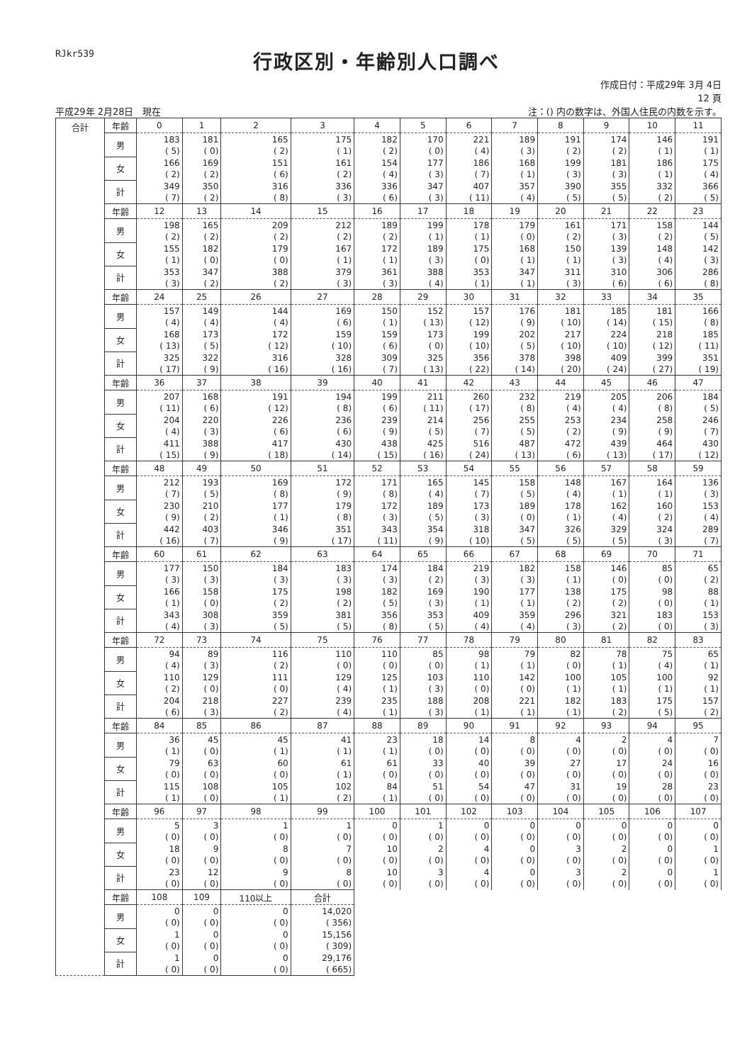RJkr539
行政区別・年齢別人口調べ
作成日付：平成29年 3月 4日
12 頁
平成29年 2月28日　現在 注：() 内の数字は、外国人住民の内数を示す。
| 合計 | 年齢 | 0 | 1 | 2 | 3 | 4 | 5 | 6 | 7 | 8 | 9 | 10 | 11 |
| --- | --- | --- | --- | --- | --- | --- | --- | --- | --- | --- | --- | --- | --- |
| | 男 | 183 ( 5) | 181 ( 0) | 165 ( 2) | 175 ( 1) | 182 ( 2) | 170 ( 0) | 221 ( 4) | 189 ( 3) | 191 ( 2) | 174 ( 2) | 146 ( 1) | 191 ( 1) |
| | 女 | 166 ( 2) | 169 ( 2) | 151 ( 6) | 161 ( 2) | 154 ( 4) | 177 ( 3) | 186 ( 7) | 168 ( 1) | 199 ( 3) | 181 ( 3) | 186 ( 1) | 175 ( 4) |
| | 計 | 349 ( 7) | 350 ( 2) | 316 ( 8) | 336 ( 3) | 336 ( 6) | 347 ( 3) | 407 ( 11) | 357 ( 4) | 390 ( 5) | 355 ( 5) | 332 ( 2) | 366 ( 5) |
| | 年齢 | 12 | 13 | 14 | 15 | 16 | 17 | 18 | 19 | 20 | 21 | 22 | 23 |
| | 男 | 198 ( 2) | 165 ( 2) | 209 ( 2) | 212 ( 2) | 189 ( 2) | 199 ( 1) | 178 ( 1) | 179 ( 0) | 161 ( 2) | 171 ( 3) | 158 ( 2) | 144 ( 5) |
| | 女 | 155 ( 1) | 182 ( 0) | 179 ( 0) | 167 ( 1) | 172 ( 1) | 189 ( 3) | 175 ( 0) | 168 ( 1) | 150 ( 1) | 139 ( 3) | 148 ( 4) | 142 ( 3) |
| | 計 | 353 ( 3) | 347 ( 2) | 388 ( 2) | 379 ( 3) | 361 ( 3) | 388 ( 4) | 353 ( 1) | 347 ( 1) | 311 ( 3) | 310 ( 6) | 306 ( 6) | 286 ( 8) |
| | 年齢 | 24 | 25 | 26 | 27 | 28 | 29 | 30 | 31 | 32 | 33 | 34 | 35 |
| | 男 | 157 ( 4) | 149 ( 4) | 144 ( 4) | 169 ( 6) | 150 ( 1) | 152 ( 13) | 157 ( 12) | 176 ( 9) | 181 ( 10) | 185 ( 14) | 181 ( 15) | 166 ( 8) |
| | 女 | 168 ( 13) | 173 ( 5) | 172 ( 12) | 159 ( 10) | 159 ( 6) | 173 ( 0) | 199 ( 10) | 202 ( 5) | 217 ( 10) | 224 ( 10) | 218 ( 12) | 185 ( 11) |
| | 計 | 325 ( 17) | 322 ( 9) | 316 ( 16) | 328 ( 16) | 309 ( 7) | 325 ( 13) | 356 ( 22) | 378 ( 14) | 398 ( 20) | 409 ( 24) | 399 ( 27) | 351 ( 19) |
| | 年齢 | 36 | 37 | 38 | 39 | 40 | 41 | 42 | 43 | 44 | 45 | 46 | 47 |
| | 男 | 207 ( 11) | 168 ( 6) | 191 ( 12) | 194 ( 8) | 199 ( 6) | 211 ( 11) | 260 ( 17) | 232 ( 8) | 219 ( 4) | 205 ( 4) | 206 ( 8) | 184 ( 5) |
| | 女 | 204 ( 4) | 220 ( 3) | 226 ( 6) | 236 ( 6) | 239 ( 9) | 214 ( 5) | 256 ( 7) | 255 ( 5) | 253 ( 2) | 234 ( 9) | 258 ( 9) | 246 ( 7) |
| | 計 | 411 ( 15) | 388 ( 9) | 417 ( 18) | 430 ( 14) | 438 ( 15) | 425 ( 16) | 516 ( 24) | 487 ( 13) | 472 ( 6) | 439 ( 13) | 464 ( 17) | 430 ( 12) |
| | 年齢 | 48 | 49 | 50 | 51 | 52 | 53 | 54 | 55 | 56 | 57 | 58 | 59 |
| | 男 | 212 ( 7) | 193 ( 5) | 169 ( 8) | 172 ( 9) | 171 ( 8) | 165 ( 4) | 145 ( 7) | 158 ( 5) | 148 ( 4) | 167 ( 1) | 164 ( 1) | 136 ( 3) |
| | 女 | 230 ( 9) | 210 ( 2) | 177 ( 1) | 179 ( 8) | 172 ( 3) | 189 ( 5) | 173 ( 3) | 189 ( 0) | 178 ( 1) | 162 ( 4) | 160 ( 2) | 153 ( 4) |
| | 計 | 442 ( 16) | 403 ( 7) | 346 ( 9) | 351 ( 17) | 343 ( 11) | 354 ( 9) | 318 ( 10) | 347 ( 5) | 326 ( 5) | 329 ( 5) | 324 ( 3) | 289 ( 7) |
| | 年齢 | 60 | 61 | 62 | 63 | 64 | 65 | 66 | 67 | 68 | 69 | 70 | 71 |
| | 男 | 177 ( 3) | 150 ( 3) | 184 ( 3) | 183 ( 3) | 174 ( 3) | 184 ( 2) | 219 ( 3) | 182 ( 3) | 158 ( 1) | 146 ( 0) | 85 ( 0) | 65 ( 2) |
| | 女 | 166 ( 1) | 158 ( 0) | 175 ( 2) | 198 ( 2) | 182 ( 5) | 169 ( 3) | 190 ( 1) | 177 ( 1) | 138 ( 2) | 175 ( 2) | 98 ( 0) | 88 ( 1) |
| | 計 | 343 ( 4) | 308 ( 3) | 359 ( 5) | 381 ( 5) | 356 ( 8) | 353 ( 5) | 409 ( 4) | 359 ( 4) | 296 ( 3) | 321 ( 2) | 183 ( 0) | 153 ( 3) |
| | 年齢 | 72 | 73 | 74 | 75 | 76 | 77 | 78 | 79 | 80 | 81 | 82 | 83 |
| | 男 | 94 ( 4) | 89 ( 3) | 116 ( 2) | 110 ( 0) | 110 ( 0) | 85 ( 0) | 98 ( 1) | 79 ( 1) | 82 ( 0) | 78 ( 1) | 75 ( 4) | 65 ( 1) |
| | 女 | 110 ( 2) | 129 ( 0) | 111 ( 0) | 129 ( 4) | 125 ( 1) | 103 ( 3) | 110 ( 0) | 142 ( 0) | 100 ( 1) | 105 ( 1) | 100 ( 1) | 92 ( 1) |
| | 計 | 204 ( 6) | 218 ( 3) | 227 ( 2) | 239 ( 4) | 235 ( 1) | 188 ( 3) | 208 ( 1) | 221 ( 1) | 182 ( 1) | 183 ( 2) | 175 ( 5) | 157 ( 2) |
| | 年齢 | 84 | 85 | 86 | 87 | 88 | 89 | 90 | 91 | 92 | 93 | 94 | 95 |
| | 男 | 36 ( 1) | 45 ( 0) | 45 ( 1) | 41 ( 1) | 23 ( 1) | 18 ( 0) | 14 ( 0) | 8 ( 0) | 4 ( 0) | 2 ( 0) | 4 ( 0) | 7 ( 0) |
| | 女 | 79 ( 0) | 63 ( 0) | 60 ( 0) | 61 ( 1) | 61 ( 0) | 33 ( 0) | 40 ( 0) | 39 ( 0) | 27 ( 0) | 17 ( 0) | 24 ( 0) | 16 ( 0) |
| | 計 | 115 ( 1) | 108 ( 0) | 105 ( 1) | 102 ( 2) | 84 ( 1) | 51 ( 0) | 54 ( 0) | 47 ( 0) | 31 ( 0) | 19 ( 0) | 28 ( 0) | 23 ( 0) |
| | 年齢 | 96 | 97 | 98 | 99 | 100 | 101 | 102 | 103 | 104 | 105 | 106 | 107 |
| | 男 | 5 ( 0) | 3 ( 0) | 1 ( 0) | 1 ( 0) | 0 ( 0) | 1 ( 0) | 0 ( 0) | 0 ( 0) | 0 ( 0) | 0 ( 0) | 0 ( 0) | 0 ( 0) |
| | 女 | 18 ( 0) | 9 ( 0) | 8 ( 0) | 7 ( 0) | 10 ( 0) | 2 ( 0) | 4 ( 0) | 0 ( 0) | 3 ( 0) | 2 ( 0) | 0 ( 0) | 1 ( 0) |
| | 計 | 23 ( 0) | 12 ( 0) | 9 ( 0) | 8 ( 0) | 10 ( 0) | 3 ( 0) | 4 ( 0) | 0 ( 0) | 3 ( 0) | 2 ( 0) | 0 ( 0) | 1 ( 0) |
| | 年齢 | 108 | 109 | 110以上 | 合計 | | | | | | | | |
| | 男 | 0 ( 0) | 0 ( 0) | 0 ( 0) | 14,020 ( 356) | | | | | | | | |
| | 女 | 1 ( 0) | 0 ( 0) | 0 ( 0) | 15,156 ( 309) | | | | | | | | |
| | 計 | 1 ( 0) | 0 ( 0) | 0 ( 0) | 29,176 ( 665) | | | | | | | | |